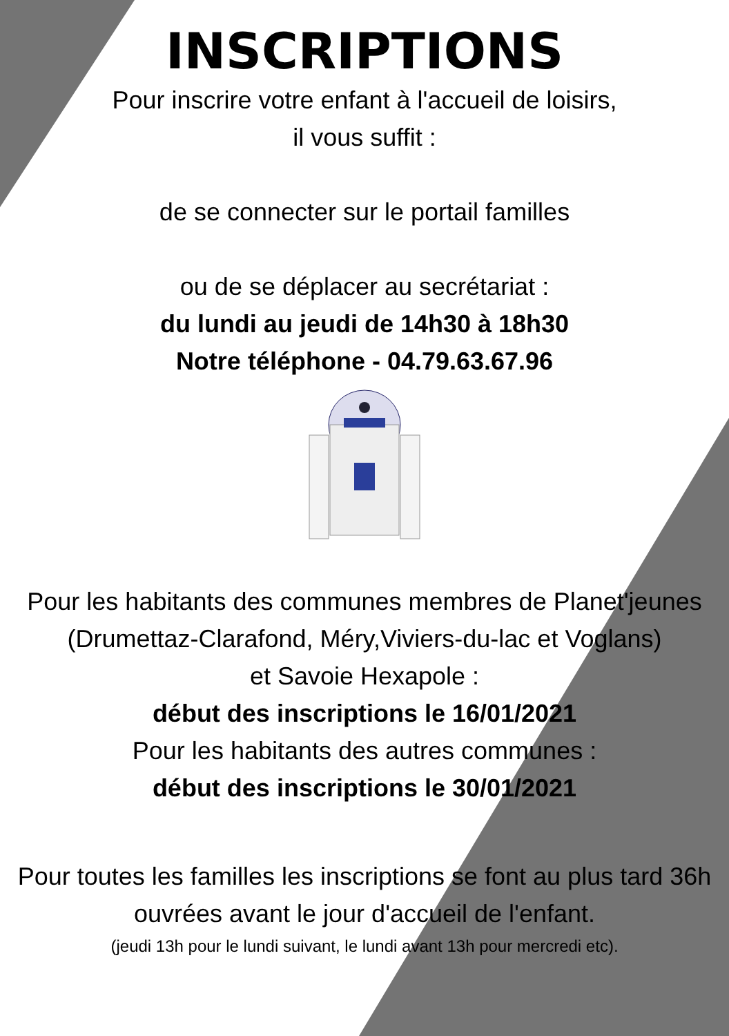INSCRIPTIONS
Pour inscrire votre enfant à l'accueil de loisirs,
il vous suffit :
de se connecter sur le portail familles
ou de se déplacer au secrétariat :
du lundi au jeudi de 14h30 à 18h30
Notre téléphone - 04.79.63.67.96
Pour les habitants des communes membres de Planet'jeunes
(Drumettaz-Clarafond, Méry,Viviers-du-lac et Voglans)
et Savoie Hexapole :
début des inscriptions le 16/01/2021
Pour les habitants des autres communes :
début des inscriptions le 30/01/2021
Pour toutes les familles les inscriptions se font au plus tard 36h
ouvrées avant le jour d'accueil de l'enfant.
(jeudi 13h pour le lundi suivant, le lundi avant 13h pour mercredi etc).